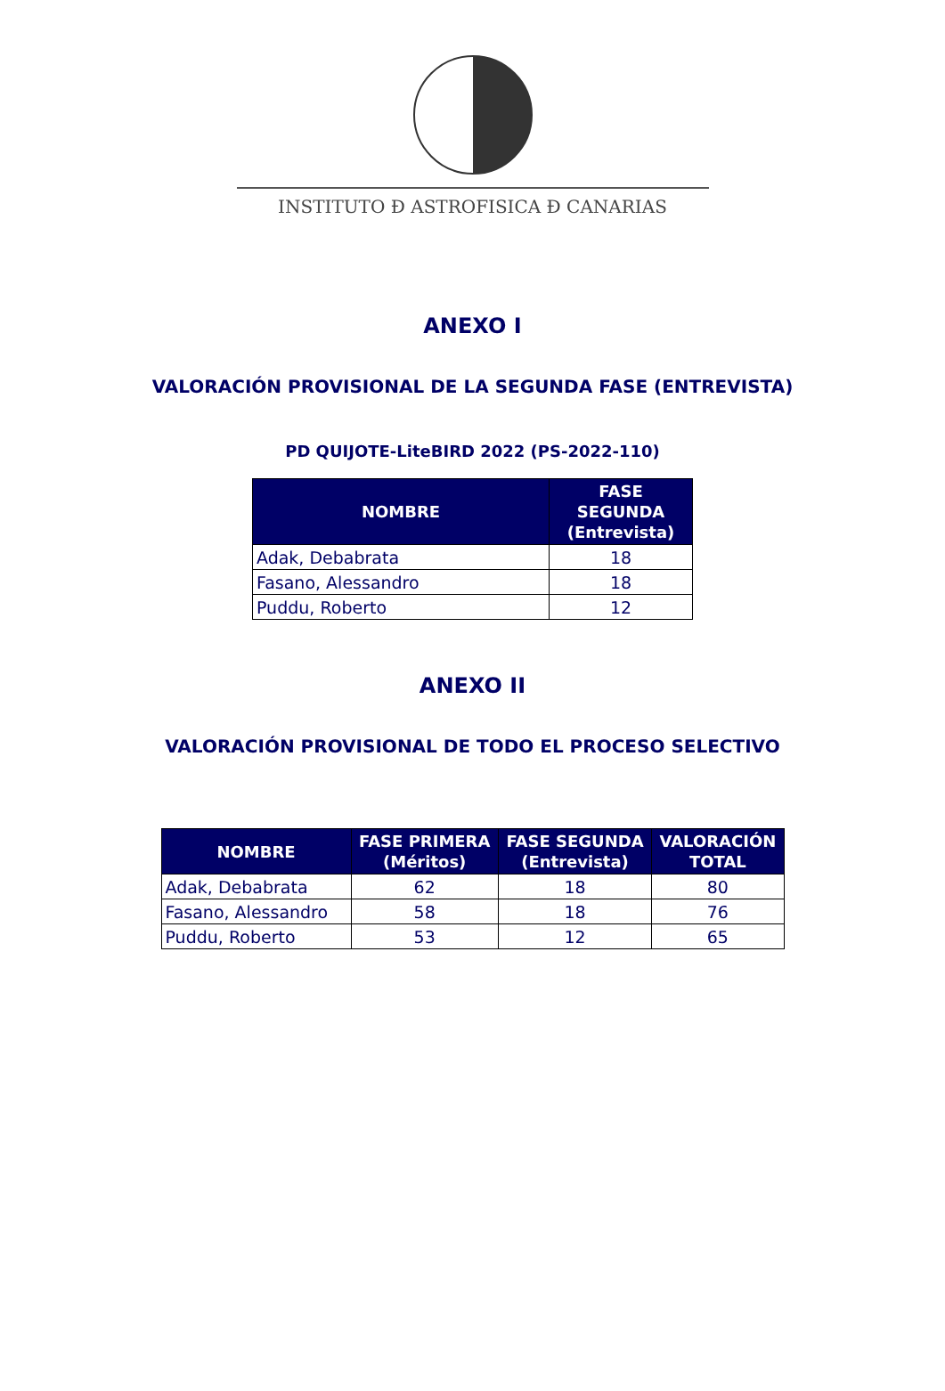INSTITUTO Ð ASTROFISICA Ð CANARIAS
ANEXO I
VALORACIÓN PROVISIONAL DE LA SEGUNDA FASE (ENTREVISTA)
PD QUIJOTE-LiteBIRD 2022 (PS-2022-110)
| NOMBRE | FASE SEGUNDA (Entrevista) |
| --- | --- |
| Adak, Debabrata | 18 |
| Fasano, Alessandro | 18 |
| Puddu, Roberto | 12 |
ANEXO II
VALORACIÓN PROVISIONAL DE TODO EL PROCESO SELECTIVO
| NOMBRE | FASE PRIMERA (Méritos) | FASE SEGUNDA (Entrevista) | VALORACIÓN TOTAL |
| --- | --- | --- | --- |
| Adak, Debabrata | 62 | 18 | 80 |
| Fasano, Alessandro | 58 | 18 | 76 |
| Puddu, Roberto | 53 | 12 | 65 |